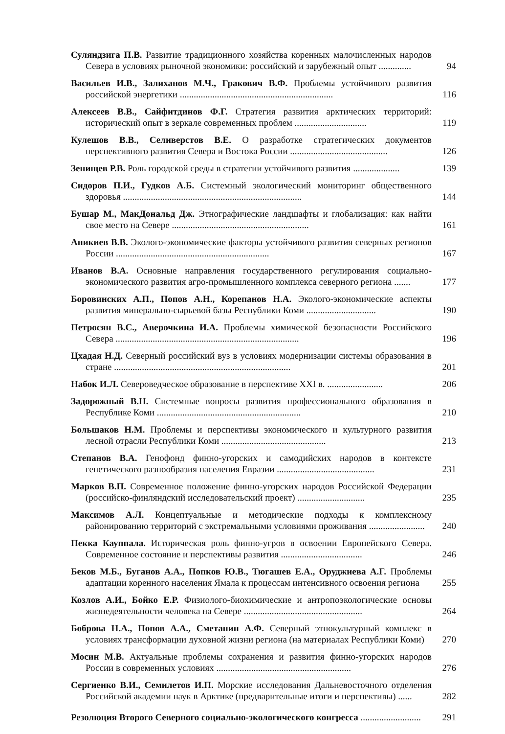Суляндзига П.В. Развитие традиционного хозяйства коренных малочисленных народов Севера в условиях рыночной экономики: российский и зарубежный опыт ..............
94
Васильев И.В., Залиханов М.Ч., Гракович В.Ф. Проблемы устойчивого развития российской энергетики ..................................................................
116
Алексеев В.В., Сайфитдинов Ф.Г. Стратегия развития арктических территорий: исторический опыт в зеркале современных проблем ...............................
119
Кулешов В.В., Селиверстов В.Е. О разработке стратегических документов перспективного развития Севера и Востока России ..........................................
126
Зенищев Р.В. Роль городской среды в стратегии устойчивого развития ....................
139
Сидоров П.И., Гудков А.Б. Системный экологический мониторинг общественного здоровья .............................................................................
144
Бушар М., МакДональд Дж. Этнографические ландшафты и глобализация: как найти свое место на Севере ...........................................................
161
Аникиев В.В. Эколого-экономические факторы устойчивого развития северных регионов России ..................................................................
167
Иванов В.А. Основные направления государственного регулирования социально-экономического развития агро-промышленного комплекса северного региона .......
177
Боровинских А.П., Попов А.Н., Корепанов Н.А. Эколого-экономические аспекты развития минерально-сырьевой базы Республики Коми ..............................
190
Петросян В.С., Аверочкина И.А. Проблемы химической безопасности Российского Севера ...............................................................................
196
Цхадая Н.Д. Северный российский вуз в условиях модернизации системы образования в стране ............................................................................
201
Набок И.Л. Североведческое образование в перспективе XXI в. ........................
206
Задорожный В.Н. Системные вопросы развития профессионального образования в Республике Коми ..............................................................
210
Большаков Н.М. Проблемы и перспективы экономического и культурного развития лесной отрасли Республики Коми .............................................
213
Степанов В.А. Генофонд финно-угорских и самодийских народов в контексте генетического разнообразия населения Евразии ..........................................
231
Марков В.П. Современное положение финно-угорских народов Российской Федерации (российско-финляндский исследовательский проект) .............................
235
Максимов А.Л. Концептуальные и методические подходы к комплексному районированию территорий с экстремальными условиями проживания ........................
240
Пекка Кауппала. Историческая роль финно-угров в освоении Европейского Севера. Современное состояние и перспективы развития ...................................
246
Беков М.Б., Буганов А.А., Попков Ю.В., Тюгашев Е.А., Оруджиева А.Г. Проблемы адаптации коренного населения Ямала к процессам интенсивного освоения региона
255
Козлов А.И., Бойко Е.Р. Физиолого-биохимические и антропоэкологические основы жизнедеятельности человека на Севере ...................................................
264
Боброва Н.А., Попов А.А., Сметанин А.Ф. Северный этнокультурный комплекс в условиях трансформации духовной жизни региона (на материалах Республики Коми)
270
Мосин М.В. Актуальные проблемы сохранения и развития финно-угорских народов России в современных условиях ..........................................................
276
Сергиенко В.И., Семилетов И.П. Морские исследования Дальневосточного отделения Российской академии наук в Арктике (предварительные итоги и перспективы) ......
282
Резолюция Второго Северного социально-экологического конгресса ..........................
291